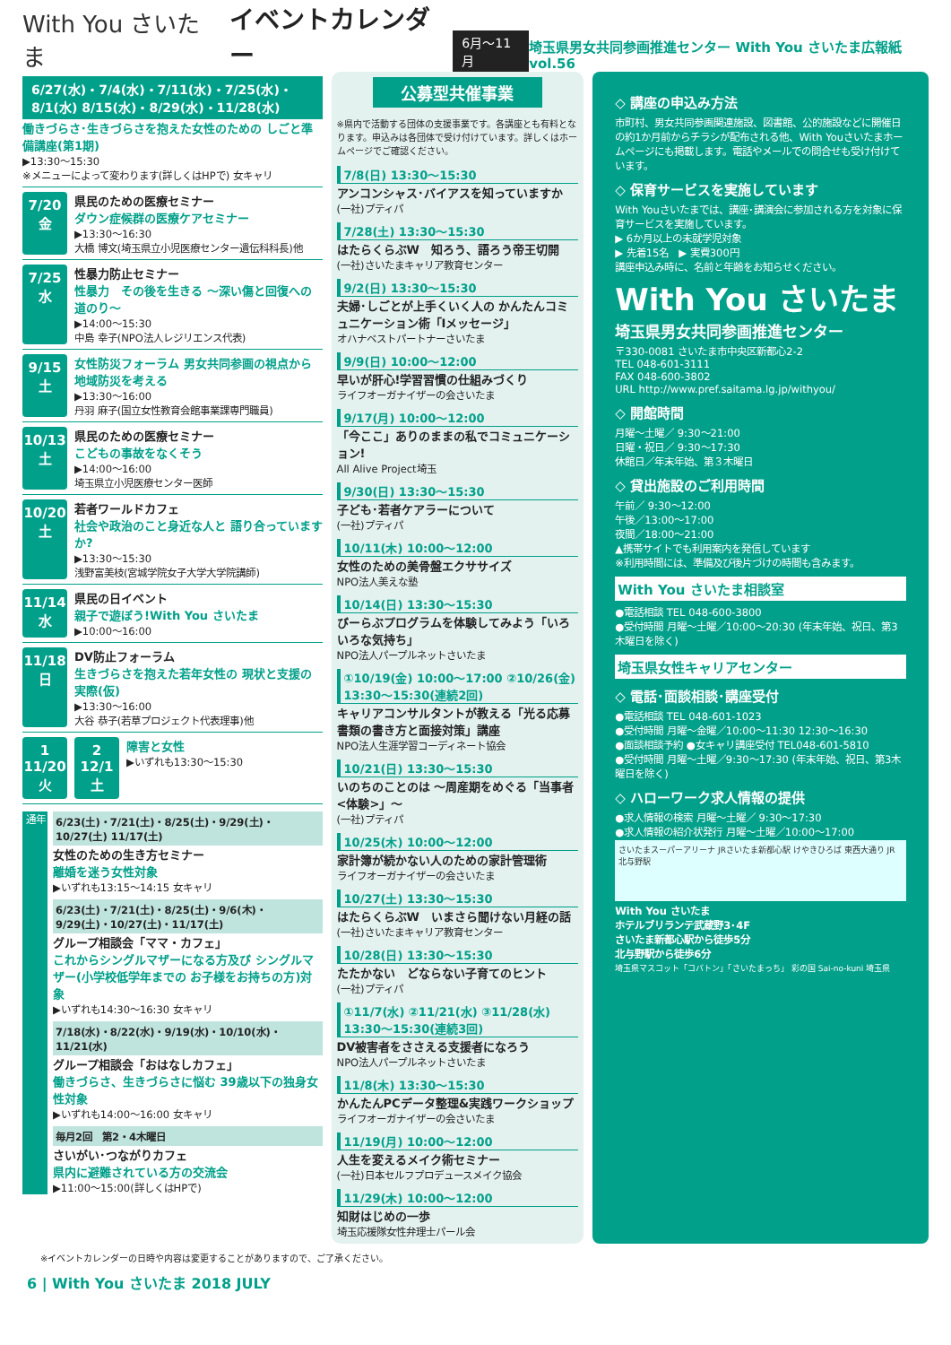With You さいたま イベントカレンダー 6月〜11月 埼玉県男女共同参画推進センター With You さいたま広報紙 vol.56
6/27(水)・7/4(水)・7/11(水)・7/25(水)・8/1(水) 8/15(水)・8/29(水)・11/28(水)
働きづらさ･生きづらさを抱えた女性のための しごと準備講座(第1期)
▶13:30〜15:30
※メニューによって変わります(詳しくはHPで) 女キャリ
7/20
金
県民のための医療セミナー
ダウン症候群の医療ケアセミナー
▶13:30〜16:30
大橋 博文(埼玉県立小児医療センター遺伝科科長)他
7/25
水
性暴力防止セミナー
性暴力　その後を生きる 〜深い傷と回復への道のり〜
▶14:00〜15:30
中島 幸子(NPO法人レジリエンス代表)
9/15
土
女性防災フォーラム 男女共同参画の視点から 地域防災を考える
▶13:30〜16:00
丹羽 麻子(国立女性教育会館事業課専門職員)
10/13
土
県民のための医療セミナー
こどもの事故をなくそう
▶14:00〜16:00
埼玉県立小児医療センター医師
10/20
土
若者ワールドカフェ
社会や政治のこと身近な人と 語り合っていますか?
▶13:30〜15:30
浅野富美枝(宮城学院女子大学大学院講師)
11/14
水
県民の日イベント
親子で遊ぼう!With You さいたま
▶10:00〜16:00
11/18
日
DV防止フォーラム
生きづらさを抱えた若年女性の 現状と支援の実際(仮)
▶13:30〜16:00
大谷 恭子(若草プロジェクト代表理事)他
1 11/20
火
2 12/1
土
障害と女性
▶いずれも13:30〜15:30
通年
6/23(土)・7/21(土)・8/25(土)・9/29(土)・10/27(土) 11/17(土)
女性のための生き方セミナー
離婚を迷う女性対象
▶いずれも13:15〜14:15 女キャリ
6/23(土)・7/21(土)・8/25(土)・9/6(木)・9/29(土)・10/27(土)・11/17(土)
グループ相談会「ママ・カフェ」
これからシングルマザーになる方及び シングルマザー(小学校低学年までの お子様をお持ちの方)対象
▶いずれも14:30〜16:30 女キャリ
7/18(水)・8/22(水)・9/19(水)・10/10(水)・11/21(水)
グループ相談会「おはなしカフェ」
働きづらさ、生きづらさに悩む 39歳以下の独身女性対象
▶いずれも14:00〜16:00 女キャリ
毎月2回　第2・4木曜日
さいがい･つながりカフェ
県内に避難されている方の交流会
▶11:00〜15:00(詳しくはHPで)
公募型共催事業
※県内で活動する団体の支援事業です。各講座とも有料となります。申込みは各団体で受け付けています。詳しくはホームページでご確認ください。
7/8(日) 13:30〜15:30
アンコンシャス･バイアスを知っていますか
(一社)プティパ
7/28(土) 13:30〜15:30
はたらくらぶW　知ろう、語ろう帝王切開
(一社)さいたまキャリア教育センター
9/2(日) 13:30〜15:30
夫婦･しごとが上手くいく人の かんたんコミュニケーション術「Iメッセージ」
オハナベストパートナーさいたま
9/9(日) 10:00〜12:00
早いが肝心!学習習慣の仕組みづくり
ライフオーガナイザーの会さいたま
9/17(月) 10:00〜12:00
「今ここ」ありのままの私でコミュニケーション!
All Alive Project埼玉
9/30(日) 13:30〜15:30
子ども･若者ケアラーについて
(一社)プティパ
10/11(木) 10:00〜12:00
女性のための美骨盤エクササイズ
NPO法人美えな塾
10/14(日) 13:30〜15:30
びーらぶプログラムを体験してみよう「いろいろな気持ち」
NPO法人パープルネットさいたま
①10/19(金) 10:00〜17:00 ②10/26(金) 13:30〜15:30(連続2回)
キャリアコンサルタントが教える「光る応募書類の書き方と面接対策」講座
NPO法人生涯学習コーディネート協会
10/21(日) 13:30〜15:30
いのちのことのは 〜周産期をめぐる「当事者<体験>」〜
(一社)プティパ
10/25(木) 10:00〜12:00
家計簿が続かない人のための家計管理術
ライフオーガナイザーの会さいたま
10/27(土) 13:30〜15:30
はたらくらぶW　いまさら聞けない月経の話
(一社)さいたまキャリア教育センター
10/28(日) 13:30〜15:30
たたかない　どならない子育てのヒント
(一社)プティパ
①11/7(水) ②11/21(水) ③11/28(水) 13:30〜15:30(連続3回)
DV被害者をささえる支援者になろう
NPO法人パープルネットさいたま
11/8(木) 13:30〜15:30
かんたんPCデータ整理&実践ワークショップ
ライフオーガナイザーの会さいたま
11/19(月) 10:00〜12:00
人生を変えるメイク術セミナー
(一社)日本セルフプロデュースメイク協会
11/29(木) 10:00〜12:00
知財はじめの一歩
埼玉応援隊女性弁理士パール会
◇ 講座の申込み方法
市町村、男女共同参画関連施設、図書館、公的施設などに開催日の約1か月前からチラシが配布される他、With Youさいたまホームページにも掲載します。電話やメールでの問合せも受け付けています。
◇ 保育サービスを実施しています
With Youさいたまでは、講座･講演会に参加される方を対象に保育サービスを実施しています。
▶ 6か月以上の未就学児対象
▶ 先着15名　▶ 実費300円
講座申込み時に、名前と年齢をお知らせください。
With You さいたま
埼玉県男女共同参画推進センター
〒330-0081 さいたま市中央区新都心2-2
TEL 048-601-3111
FAX 048-600-3802
URL http://www.pref.saitama.lg.jp/withyou/
◇ 開館時間
月曜〜土曜／ 9:30〜21:00
日曜・祝日／ 9:30〜17:30
休館日／年末年始、第３木曜日
◇ 貸出施設のご利用時間
午前／ 9:30〜12:00
午後／13:00〜17:00
夜間／18:00〜21:00
▲携帯サイトでも利用案内を発信しています
※利用時間には、準備及び後片づけの時間も含みます。
With You さいたま相談室
●電話相談 TEL 048-600-3800
●受付時間 月曜〜土曜／10:00〜20:30 (年末年始、祝日、第3木曜日を除く)
埼玉県女性キャリアセンター
◇ 電話･面談相談･講座受付
●電話相談 TEL 048-601-1023
●受付時間 月曜〜金曜／10:00〜11:30 12:30〜16:30
●面談相談予約 ●女キャリ講座受付 TEL048-601-5810
●受付時間 月曜〜土曜／9:30〜17:30 (年末年始、祝日、第3木曜日を除く)
◇ ハローワーク求人情報の提供
●求人情報の検索 月曜〜土曜／ 9:30〜17:30
●求人情報の紹介状発行 月曜〜土曜／10:00〜17:00
さいたまスーパーアリーナ JRさいたま新都心駅 けやきひろば 東西大通り JR北与野駅
With You さいたま
ホテルブリランテ武蔵野3･4F
さいたま新都心駅から徒歩5分
北与野駅から徒歩6分
埼玉県マスコット「コバトン」「さいたまっち」 彩の国 Sai-no-kuni 埼玉県
※イベントカレンダーの日時や内容は変更することがありますので、ご了承ください。
6 | With You さいたま 2018 JULY